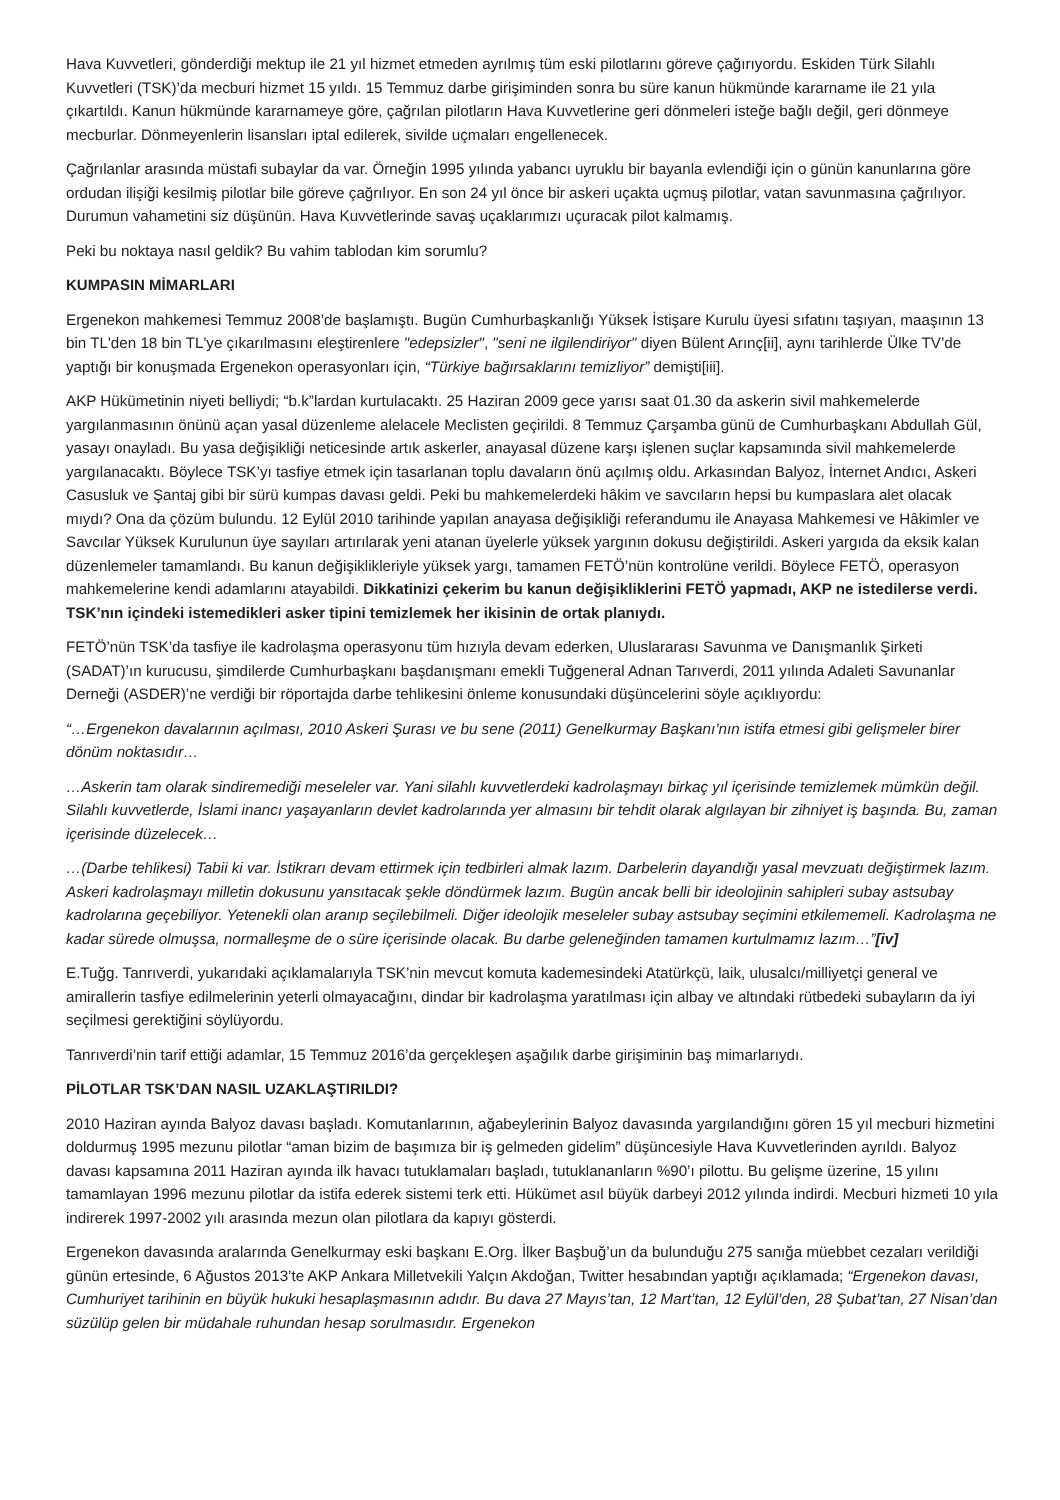Hava Kuvvetleri, gönderdiği mektup ile 21 yıl hizmet etmeden ayrılmış tüm eski pilotlarını göreve çağırıyordu. Eskiden Türk Silahlı Kuvvetleri (TSK)’da mecburi hizmet 15 yıldı. 15 Temmuz darbe girişiminden sonra bu süre kanun hükmünde kararname ile 21 yıla çıkartıldı. Kanun hükmünde kararnameye göre, çağrılan pilotların Hava Kuvvetlerine geri dönmeleri isteğe bağlı değil, geri dönmeye mecburlar. Dönmeyenlerin lisansları iptal edilerek, sivilde uçmaları engellenecek.
Çağrılanlar arasında müstafi subaylar da var. Örneğin 1995 yılında yabancı uyruklu bir bayanla evlendiği için o günün kanunlarına göre ordudan ilişiği kesilmiş pilotlar bile göreve çağrılıyor. En son 24 yıl önce bir askeri uçakta uçmuş pilotlar, vatan savunmasına çağrılıyor. Durumun vahametini siz düşünün. Hava Kuvvetlerinde savaş uçaklarımızı uçuracak pilot kalmamış.
Peki bu noktaya nasıl geldik? Bu vahim tablodan kim sorumlu?
KUMPASIN MİMARLARI
Ergenekon mahkemesi Temmuz 2008’de başlamıştı. Bugün Cumhurbaşkanlığı Yüksek İstişare Kurulu üyesi sıfatını taşıyan, maaşının 13 bin TL'den 18 bin TL'ye çıkarılmasını eleştirenlere "edepsizler", "seni ne ilgilendiriyor" diyen Bülent Arınç[ii], aynı tarihlerde Ülke TV’de yaptığı bir konuşmada Ergenekon operasyonları için, “Türkiye bağırsaklarını temizliyor” demişti[iii].
AKP Hükümetinin niyeti belliydi; “b.k”lardan kurtulacaktı. 25 Haziran 2009 gece yarısı saat 01.30 da askerin sivil mahkemelerde yargılanmasının önünü açan yasal düzenleme alelacele Meclisten geçirildi. 8 Temmuz Çarşamba günü de Cumhurbaşkanı Abdullah Gül, yasayı onayladı. Bu yasa değişikliği neticesinde artık askerler, anayasal düzene karşı işlenen suçlar kapsamında sivil mahkemelerde yargılanacaktı. Böylece TSK’yı tasfiye etmek için tasarlanan toplu davaların önü açılmış oldu. Arkasından Balyoz, İnternet Andıcı, Askeri Casusluk ve Şantaj gibi bir sürü kumpas davası geldi. Peki bu mahkemelerdeki hâkim ve savcıların hepsi bu kumpaslara alet olacak mıydı? Ona da çözüm bulundu. 12 Eylül 2010 tarihinde yapılan anayasa değişikliği referandumu ile Anayasa Mahkemesi ve Hâkimler ve Savcılar Yüksek Kurulunun üye sayıları artırılarak yeni atanan üyelerle yüksek yargının dokusu değiştirildi. Askeri yargıda da eksik kalan düzenlemeler tamamlandı. Bu kanun değişiklikleriyle yüksek yargı, tamamen FETÖ’nün kontrolüne verildi. Böylece FETÖ, operasyon mahkemelerine kendi adamlarını atayabildi. Dikkatinizi çekerim bu kanun değişikliklerini FETÖ yapmadı, AKP ne istedilerse verdi. TSK’nın içindeki istemedikleri asker tipini temizlemek her ikisinin de ortak planıydı.
FETÖ’nün TSK’da tasfiye ile kadrolaşma operasyonu tüm hızıyla devam ederken, Uluslararası Savunma ve Danışmanlık Şirketi (SADAT)’ın kurucusu, şimdilerde Cumhurbaşkanı başdanışmanı emekli Tuğgeneral Adnan Tarıverdi, 2011 yılında Adaleti Savunanlar Derneği (ASDER)’ne verdiği bir röportajda darbe tehlikesini önleme konusundaki düşüncelerini söyle açıklıyordu:
“…Ergenekon davalarının açılması, 2010 Askeri Şurası ve bu sene (2011) Genelkurmay Başkanı’nın istifa etmesi gibi gelişmeler birer dönüm noktasıdır…
…Askerin tam olarak sindiremediği meseleler var. Yani silahlı kuvvetlerdeki kadrolaşmayı birkaç yıl içerisinde temizlemek mümkün değil. Silahlı kuvvetlerde, İslami inancı yaşayanların devlet kadrolarında yer almasını bir tehdit olarak algılayan bir zihniyet iş başında. Bu, zaman içerisinde düzelecek…
…(Darbe tehlikesi) Tabii ki var. İstikrarı devam ettirmek için tedbirleri almak lazım. Darbelerin dayandığı yasal mevzuatı değiştirmek lazım. Askeri kadrolaşmayı milletin dokusunu yansıtacak şekle döndürmek lazım. Bugün ancak belli bir ideolojinin sahipleri subay astsubay kadrolarına geçebiliyor. Yetenekli olan aranıp seçilebilmeli. Diğer ideolojik meseleler subay astsubay seçimini etkilememeli. Kadrolaşma ne kadar sürede olmuşsa, normalleşme de o süre içerisinde olacak. Bu darbe geleneğinden tamamen kurtulmamız lazım…”[iv]
E.Tuğg. Tanrıverdi, yukarıdaki açıklamalarıyla TSK’nin mevcut komuta kademesindeki Atatürkçü, laik, ulusalcı/milliyetçi general ve amirallerin tasfiye edilmelerinin yeterli olmayacağını, dindar bir kadrolaşma yaratılması için albay ve altındaki rütbedeki subayların da iyi seçilmesi gerektiğini söylüyordu.
Tanrıverdi’nin tarif ettiği adamlar, 15 Temmuz 2016’da gerçekleşen aşağılık darbe girişiminin baş mimarlarıydı.
PİLOTLAR TSK’DAN NASIL UZAKLAŞTIRILDI?
2010 Haziran ayında Balyoz davası başladı. Komutanlarının, ağabeylerinin Balyoz davasında yargılandığını gören 15 yıl mecburi hizmetini doldurmuş 1995 mezunu pilotlar “aman bizim de başımıza bir iş gelmeden gidelim” düşüncesiyle Hava Kuvvetlerinden ayrıldı. Balyoz davası kapsamına 2011 Haziran ayında ilk havacı tutuklamaları başladı, tutuklananların %90’ı pilottu. Bu gelişme üzerine, 15 yılını tamamlayan 1996 mezunu pilotlar da istifa ederek sistemi terk etti. Hükümet asıl büyük darbeyi 2012 yılında indirdi. Mecburi hizmeti 10 yıla indirerek 1997-2002 yılı arasında mezun olan pilotlara da kapıyı gösterdi.
Ergenekon davasında aralarında Genelkurmay eski başkanı E.Org. İlker Başbuğ’un da bulunduğu 275 sanığa müebbet cezaları verildiği günün ertesinde, 6 Ağustos 2013’te AKP Ankara Milletvekili Yalçın Akdoğan, Twitter hesabından yaptığı açıklamada; “Ergenekon davası, Cumhuriyet tarihinin en büyük hukuki hesaplaşmasının adıdır. Bu dava 27 Mayıs’tan, 12 Mart’tan, 12 Eylül’den, 28 Şubat’tan, 27 Nisan’dan süzülüp gelen bir müdahale ruhundan hesap sorulmasıdır. Ergenekon